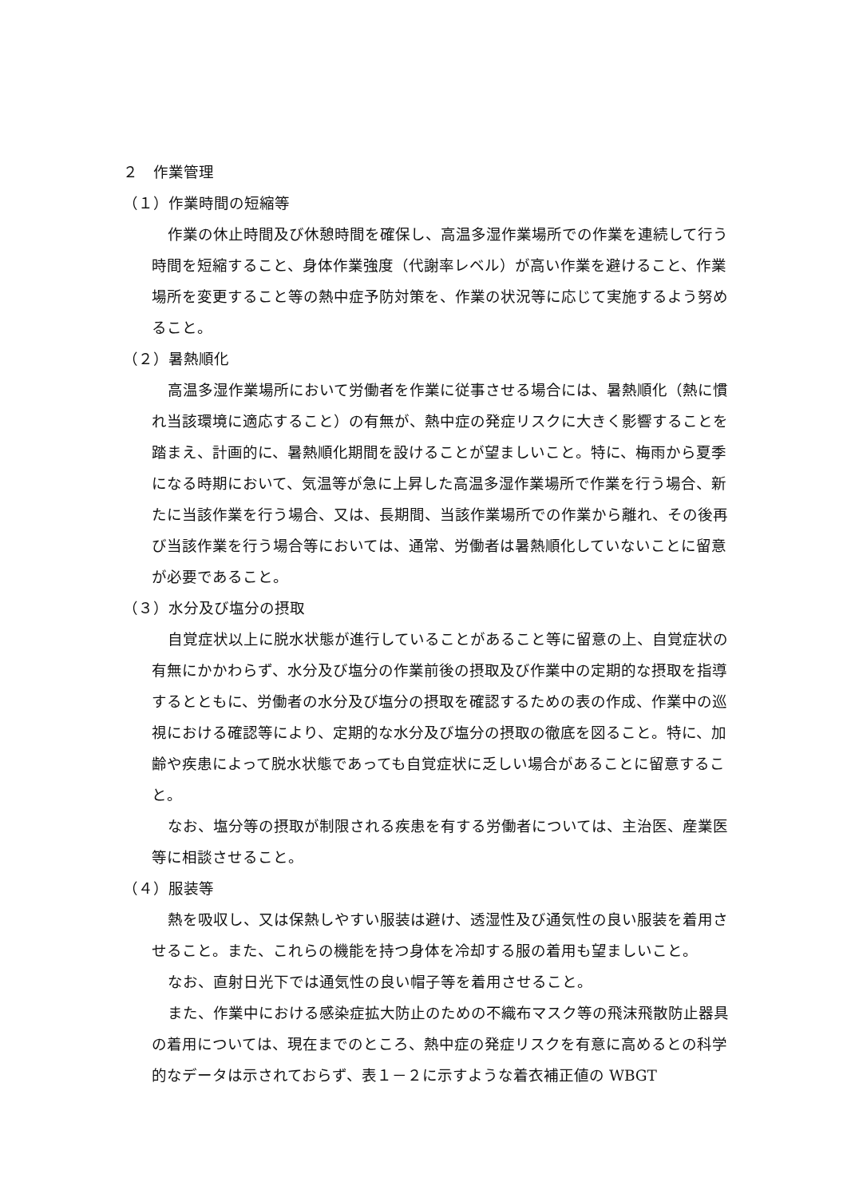２　作業管理
（１）作業時間の短縮等
作業の休止時間及び休憩時間を確保し、高温多湿作業場所での作業を連続して行う時間を短縮すること、身体作業強度（代謝率レベル）が高い作業を避けること、作業場所を変更すること等の熱中症予防対策を、作業の状況等に応じて実施するよう努めること。
（２）暑熱順化
高温多湿作業場所において労働者を作業に従事させる場合には、暑熱順化（熱に慣れ当該環境に適応すること）の有無が、熱中症の発症リスクに大きく影響することを踏まえ、計画的に、暑熱順化期間を設けることが望ましいこと。特に、梅雨から夏季になる時期において、気温等が急に上昇した高温多湿作業場所で作業を行う場合、新たに当該作業を行う場合、又は、長期間、当該作業場所での作業から離れ、その後再び当該作業を行う場合等においては、通常、労働者は暑熱順化していないことに留意が必要であること。
（３）水分及び塩分の摂取
自覚症状以上に脱水状態が進行していることがあること等に留意の上、自覚症状の有無にかかわらず、水分及び塩分の作業前後の摂取及び作業中の定期的な摂取を指導するとともに、労働者の水分及び塩分の摂取を確認するための表の作成、作業中の巡視における確認等により、定期的な水分及び塩分の摂取の徹底を図ること。特に、加齢や疾患によって脱水状態であっても自覚症状に乏しい場合があることに留意すること。
なお、塩分等の摂取が制限される疾患を有する労働者については、主治医、産業医等に相談させること。
（４）服装等
熱を吸収し、又は保熱しやすい服装は避け、透湿性及び通気性の良い服装を着用させること。また、これらの機能を持つ身体を冷却する服の着用も望ましいこと。
なお、直射日光下では通気性の良い帽子等を着用させること。
また、作業中における感染症拡大防止のための不織布マスク等の飛沫飛散防止器具の着用については、現在までのところ、熱中症の発症リスクを有意に高めるとの科学的なデータは示されておらず、表１－２に示すような着衣補正値の WBGT